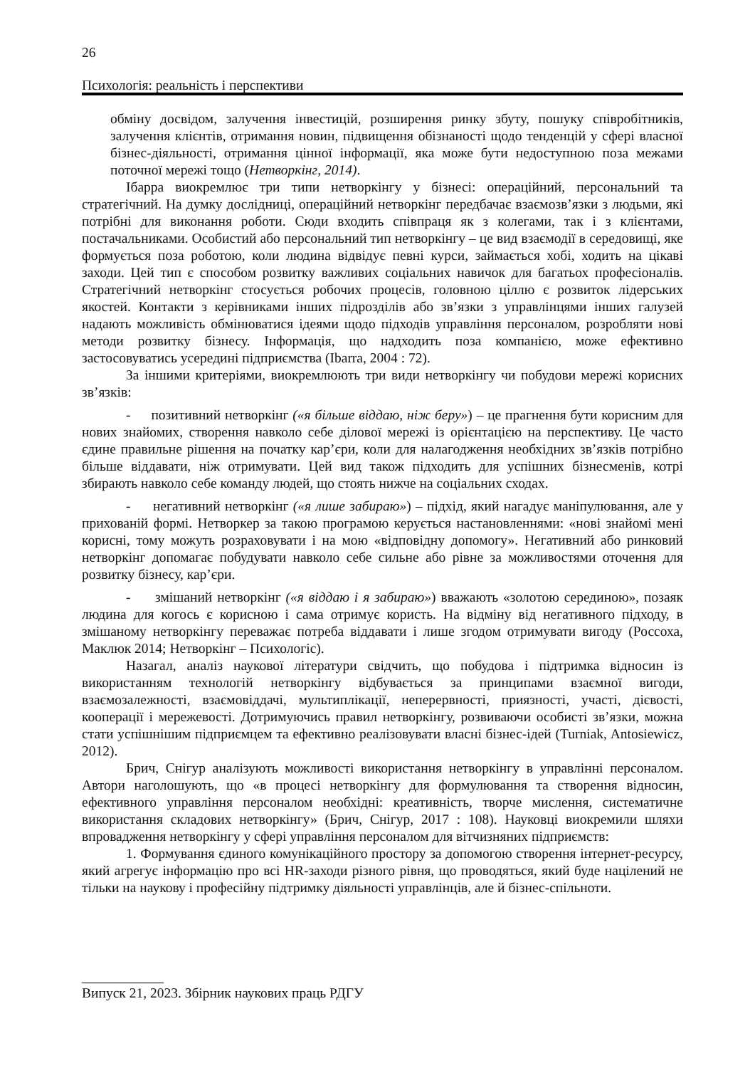26
Психологія: реальність і перспективи
обміну досвідом, залучення інвестицій, розширення ринку збуту, пошуку співробітників, залучення клієнтів, отримання новин, підвищення обізнаності щодо тенденцій у сфері власної бізнес-діяльності, отримання цінної інформації, яка може бути недоступною поза межами поточної мережі тощо (Нетворкінг, 2014).
Ібарра виокремлює три типи нетворкінгу у бізнесі: операційний, персональний та стратегічний. На думку дослідниці, операційний нетворкінг передбачає взаємозв’язки з людьми, які потрібні для виконання роботи. Сюди входить співпраця як з колегами, так і з клієнтами, постачальниками. Особистий або персональний тип нетворкінгу – це вид взаємодії в середовищі, яке формується поза роботою, коли людина відвідує певні курси, займається хобі, ходить на цікаві заходи. Цей тип є способом розвитку важливих соціальних навичок для багатьох професіоналів. Стратегічний нетворкінг стосується робочих процесів, головною ціллю є розвиток лідерських якостей. Контакти з керівниками інших підрозділів або зв’язки з управлінцями інших галузей надають можливість обмінюватися ідеями щодо підходів управління персоналом, розробляти нові методи розвитку бізнесу. Інформація, що надходить поза компанією, може ефективно застосовуватись усередині підприємства (Ibarra, 2004 : 72).
За іншими критеріями, виокремлюють три види нетворкінгу чи побудови мережі корисних зв’язків:
- позитивний нетворкінг («я більше віддаю, ніж беру») – це прагнення бути корисним для нових знайомих, створення навколо себе ділової мережі із орієнтацією на перспективу. Це часто єдине правильне рішення на початку кар’єри, коли для налагодження необхідних зв’язків потрібно більше віддавати, ніж отримувати. Цей вид також підходить для успішних бізнесменів, котрі збирають навколо себе команду людей, що стоять нижче на соціальних сходах.
- негативний нетворкінг («я лише забираю») – підхід, який нагадує маніпулювання, але у прихованій формі. Нетворкер за такою програмою керується настановленнями: «нові знайомі мені корисні, тому можуть розраховувати і на мою «відповідну допомогу». Негативний або ринковий нетворкінг допомагає побудувати навколо себе сильне або рівне за можливостями оточення для розвитку бізнесу, кар’єри.
- змішаний нетворкінг («я віддаю і я забираю») вважають «золотою серединою», позаяк людина для когось є корисною і сама отримує користь. На відміну від негативного підходу, в змішаному нетворкінгу переважає потреба віддавати і лише згодом отримувати вигоду (Россоха, Маклюк 2014; Нетворкінг – Психологіс).
Назагал, аналіз наукової літератури свідчить, що побудова і підтримка відносин із використанням технологій нетворкінгу відбувається за принципами взаємної вигоди, взаємозалежності, взаємовіддачі, мультиплікації, неперервності, приязності, участі, дієвості, кооперації і мережевості. Дотримуючись правил нетворкінгу, розвиваючи особисті зв’язки, можна стати успішнішим підприємцем та ефективно реалізовувати власні бізнес-ідей (Turniak, Antosiewicz, 2012).
Брич, Снігур аналізують можливості використання нетворкінгу в управлінні персоналом. Автори наголошують, що «в процесі нетворкінгу для формулювання та створення відносин, ефективного управління персоналом необхідні: креативність, творче мислення, систематичне використання складових нетворкінгу» (Брич, Снігур, 2017 : 108). Науковці виокремили шляхи впровадження нетворкінгу у сфері управління персоналом для вітчизняних підприємств:
1. Формування єдиного комунікаційного простору за допомогою створення інтернет-ресурсу, який агрегує інформацію про всі HR-заходи різного рівня, що проводяться, який буде націлений не тільки на наукову і професійну підтримку діяльності управлінців, але й бізнес-спільноти.
Випуск 21, 2023. Збірник наукових праць РДГУ